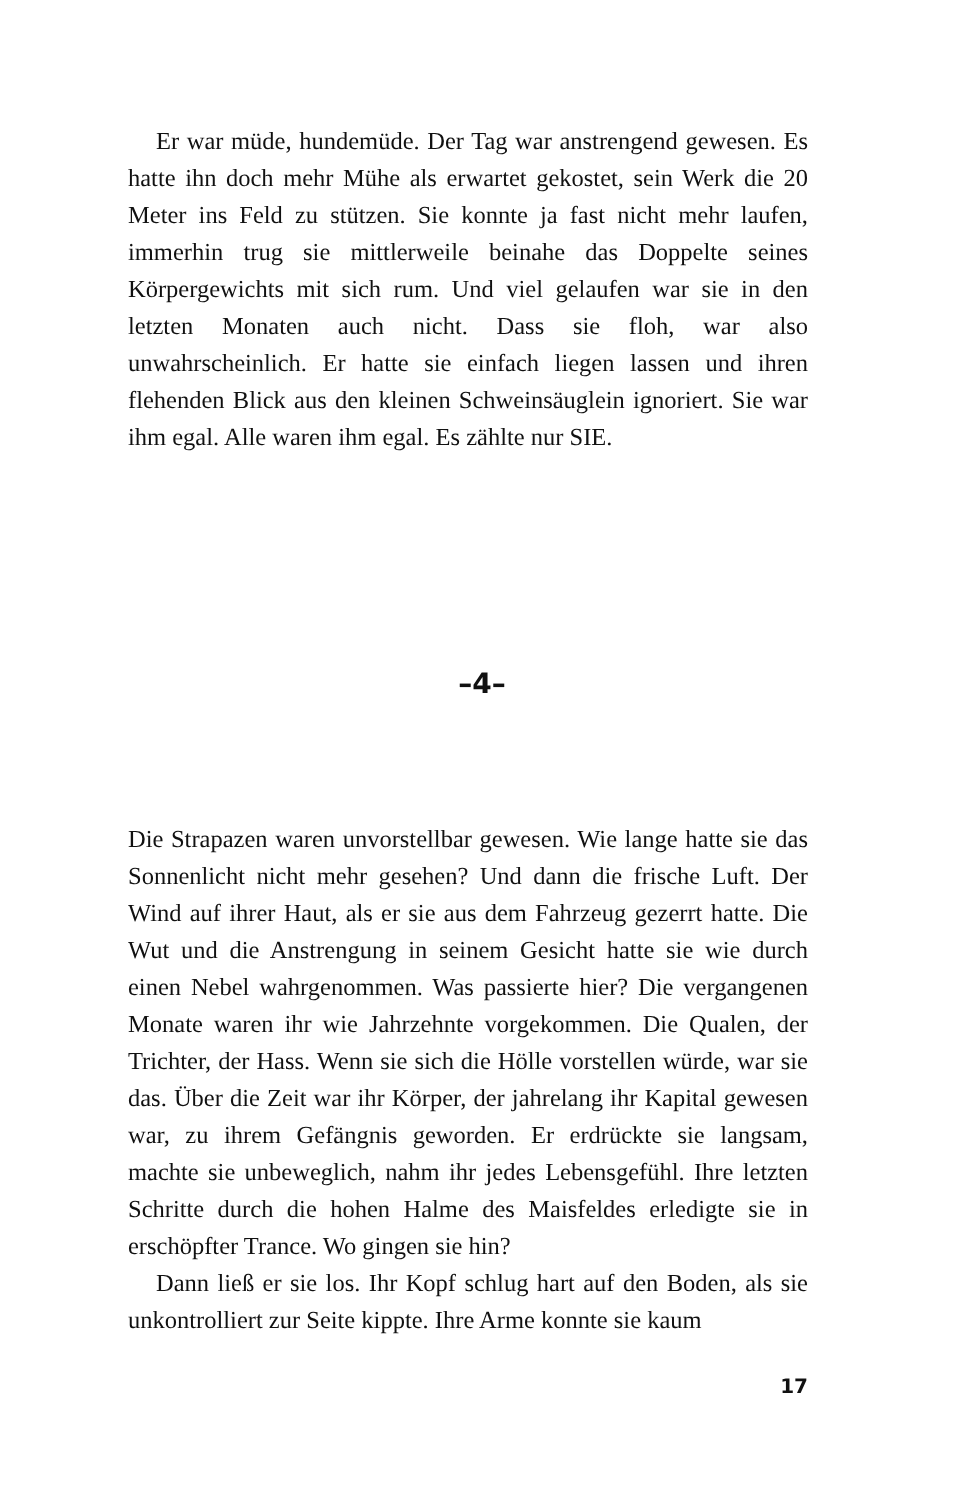Er war müde, hundemüde. Der Tag war anstrengend gewesen. Es hatte ihn doch mehr Mühe als erwartet gekostet, sein Werk die 20 Meter ins Feld zu stützen. Sie konnte ja fast nicht mehr laufen, immerhin trug sie mittlerweile beinahe das Doppelte seines Körpergewichts mit sich rum. Und viel gelaufen war sie in den letzten Monaten auch nicht. Dass sie floh, war also unwahrscheinlich. Er hatte sie einfach liegen lassen und ihren flehenden Blick aus den kleinen Schweinsäuglein ignoriert. Sie war ihm egal. Alle waren ihm egal. Es zählte nur SIE.
–4–
Die Strapazen waren unvorstellbar gewesen. Wie lange hatte sie das Sonnenlicht nicht mehr gesehen? Und dann die frische Luft. Der Wind auf ihrer Haut, als er sie aus dem Fahrzeug gezerrt hatte. Die Wut und die Anstrengung in seinem Gesicht hatte sie wie durch einen Nebel wahrgenommen. Was passierte hier? Die vergangenen Monate waren ihr wie Jahrzehnte vorgekommen. Die Qualen, der Trichter, der Hass. Wenn sie sich die Hölle vorstellen würde, war sie das. Über die Zeit war ihr Körper, der jahrelang ihr Kapital gewesen war, zu ihrem Gefängnis geworden. Er erdrückte sie langsam, machte sie unbeweglich, nahm ihr jedes Lebensgefühl. Ihre letzten Schritte durch die hohen Halme des Maisfeldes erledigte sie in erschöpfter Trance. Wo gingen sie hin?
Dann ließ er sie los. Ihr Kopf schlug hart auf den Boden, als sie unkontrolliert zur Seite kippte. Ihre Arme konnte sie kaum
17